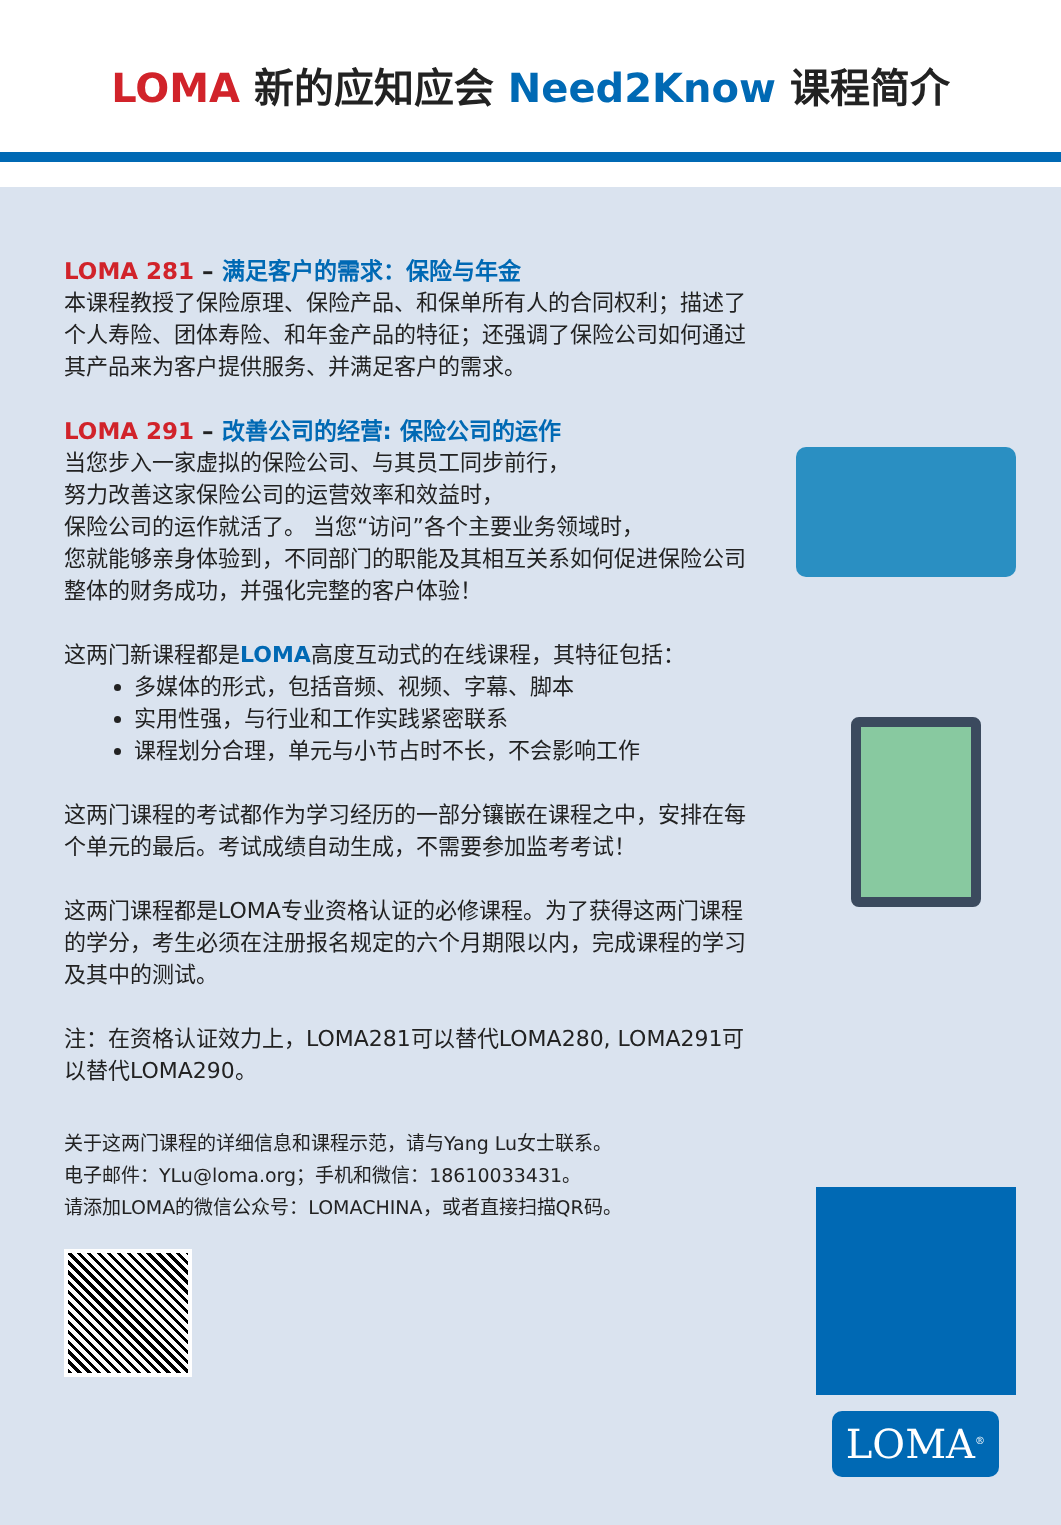LOMA 新的应知应会 Need2Know 课程简介
LOMA 281 – 满足客户的需求：保险与年金
本课程教授了保险原理、保险产品、和保单所有人的合同权利；描述了个人寿险、团体寿险、和年金产品的特征；还强调了保险公司如何通过其产品来为客户提供服务、并满足客户的需求。
LOMA 291 – 改善公司的经营: 保险公司的运作
当您步入一家虚拟的保险公司、与其员工同步前行，
努力改善这家保险公司的运营效率和效益时，
保险公司的运作就活了。 当您“访问”各个主要业务领域时，
您就能够亲身体验到，不同部门的职能及其相互关系如何促进保险公司整体的财务成功，并强化完整的客户体验！
这两门新课程都是LOMA高度互动式的在线课程，其特征包括：
多媒体的形式，包括音频、视频、字幕、脚本
实用性强，与行业和工作实践紧密联系
课程划分合理，单元与小节占时不长，不会影响工作
这两门课程的考试都作为学习经历的一部分镶嵌在课程之中，安排在每个单元的最后。考试成绩自动生成，不需要参加监考考试！
这两门课程都是LOMA专业资格认证的必修课程。为了获得这两门课程的学分，考生必须在注册报名规定的六个月期限以内，完成课程的学习及其中的测试。
注：在资格认证效力上，LOMA281可以替代LOMA280, LOMA291可以替代LOMA290。
关于这两门课程的详细信息和课程示范，请与Yang Lu女士联系。
电子邮件：YLu@loma.org；手机和微信：18610033431。
请添加LOMA的微信公众号：LOMACHINA，或者直接扫描QR码。
LOMA<sup>®</sup>